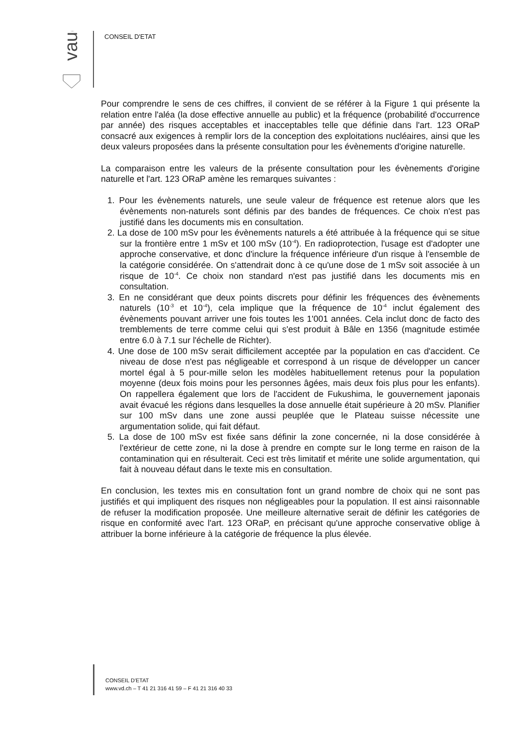vaud
CONSEIL D'ETAT
Pour comprendre le sens de ces chiffres, il convient de se référer à la Figure 1 qui présente la relation entre l'aléa (la dose effective annuelle au public) et la fréquence (probabilité d'occurrence par année) des risques acceptables et inacceptables telle que définie dans l'art. 123 ORaP consacré aux exigences à remplir lors de la conception des exploitations nucléaires, ainsi que les deux valeurs proposées dans la présente consultation pour les évènements d'origine naturelle.
La comparaison entre les valeurs de la présente consultation pour les évènements d'origine naturelle et l'art. 123 ORaP amène les remarques suivantes :
1. Pour les évènements naturels, une seule valeur de fréquence est retenue alors que les évènements non-naturels sont définis par des bandes de fréquences. Ce choix n'est pas justifié dans les documents mis en consultation.
2. La dose de 100 mSv pour les évènements naturels a été attribuée à la fréquence qui se situe sur la frontière entre 1 mSv et 100 mSv (10<sup>-4</sup>). En radioprotection, l'usage est d'adopter une approche conservative, et donc d'inclure la fréquence inférieure d'un risque à l'ensemble de la catégorie considérée. On s'attendrait donc à ce qu'une dose de 1 mSv soit associée à un risque de 10<sup>-4</sup>. Ce choix non standard n'est pas justifié dans les documents mis en consultation.
3. En ne considérant que deux points discrets pour définir les fréquences des évènements naturels (10<sup>-3</sup> et 10<sup>-4</sup>), cela implique que la fréquence de 10<sup>-4</sup> inclut également des évènements pouvant arriver une fois toutes les 1'001 années. Cela inclut donc de facto des tremblements de terre comme celui qui s'est produit à Bâle en 1356 (magnitude estimée entre 6.0 à 7.1 sur l'échelle de Richter).
4. Une dose de 100 mSv serait difficilement acceptée par la population en cas d'accident. Ce niveau de dose n'est pas négligeable et correspond à un risque de développer un cancer mortel égal à 5 pour-mille selon les modèles habituellement retenus pour la population moyenne (deux fois moins pour les personnes âgées, mais deux fois plus pour les enfants). On rappellera également que lors de l'accident de Fukushima, le gouvernement japonais avait évacué les régions dans lesquelles la dose annuelle était supérieure à 20 mSv. Planifier sur 100 mSv dans une zone aussi peuplée que le Plateau suisse nécessite une argumentation solide, qui fait défaut.
5. La dose de 100 mSv est fixée sans définir la zone concernée, ni la dose considérée à l'extérieur de cette zone, ni la dose à prendre en compte sur le long terme en raison de la contamination qui en résulterait. Ceci est très limitatif et mérite une solide argumentation, qui fait à nouveau défaut dans le texte mis en consultation.
En conclusion, les textes mis en consultation font un grand nombre de choix qui ne sont pas justifiés et qui impliquent des risques non négligeables pour la population. Il est ainsi raisonnable de refuser la modification proposée. Une meilleure alternative serait de définir les catégories de risque en conformité avec l'art. 123 ORaP, en précisant qu'une approche conservative oblige à attribuer la borne inférieure à la catégorie de fréquence la plus élevée.
CONSEIL D'ETAT
www.vd.ch – T 41 21 316 41 59 – F 41 21 316 40 33